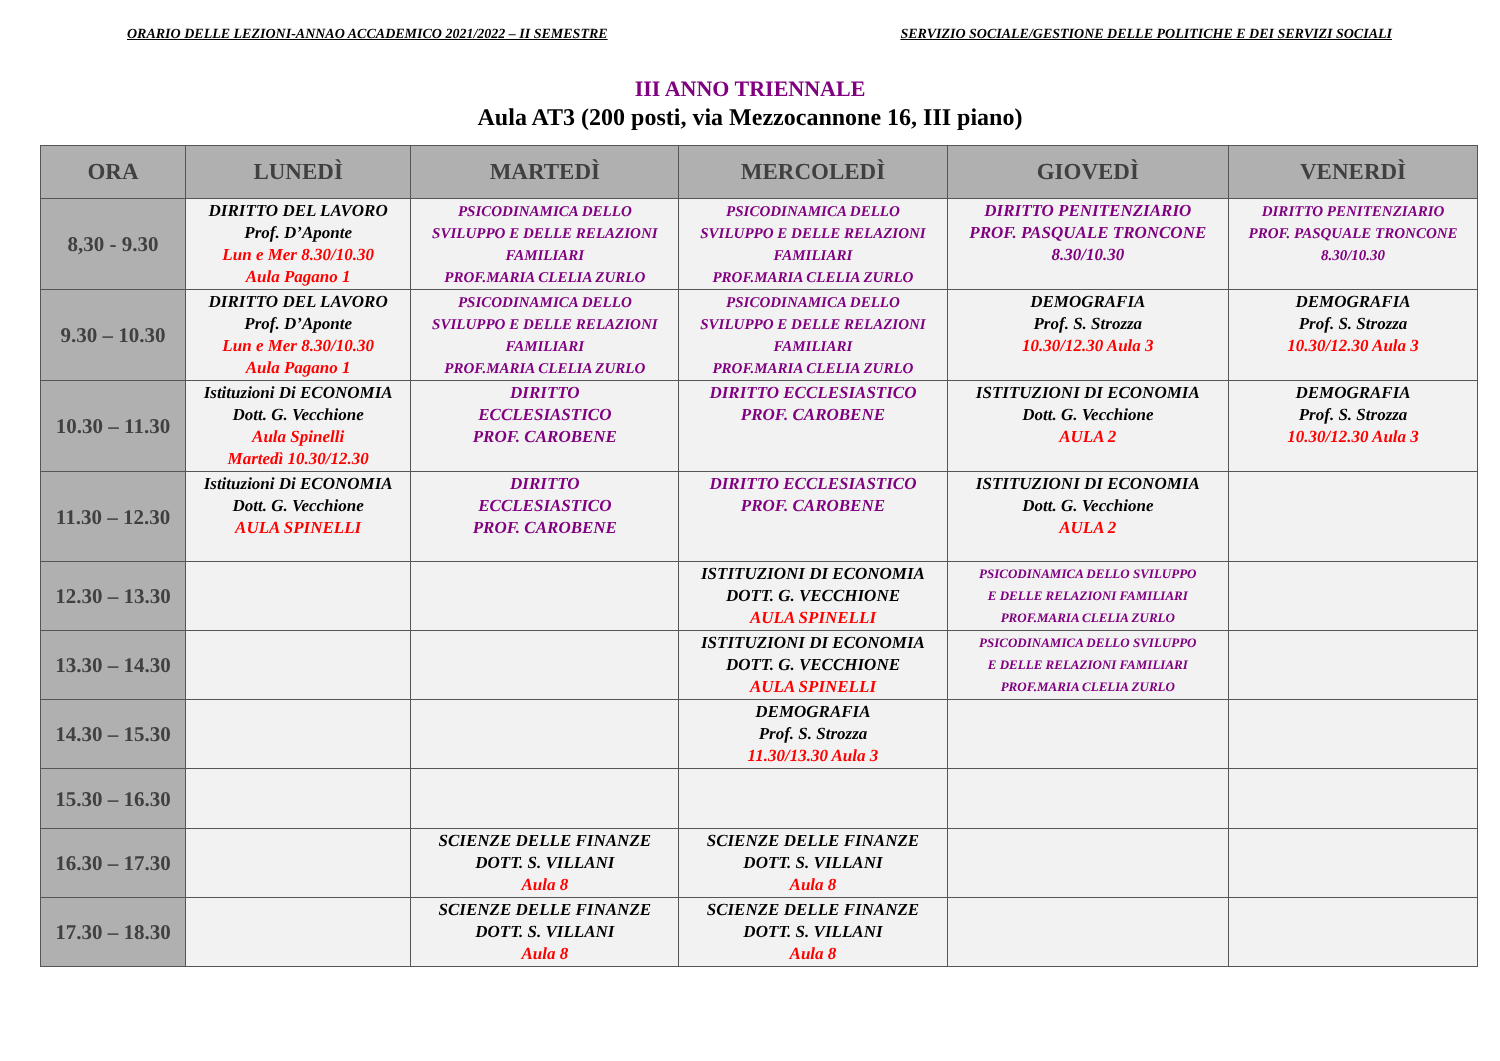ORARIO DELLE LEZIONI-ANNAO ACCADEMICO 2021/2022 – II SEMESTRE SERVIZIO SOCIALE/GESTIONE DELLE POLITICHE E DEI SERVIZI SOCIALI
III ANNO TRIENNALE
Aula AT3 (200 posti, via Mezzocannone 16, III piano)
| ORA | LUNEDÌ | MARTEDÌ | MERCOLEDÌ | GIOVEDÌ | VENERDÌ |
| --- | --- | --- | --- | --- | --- |
| 8,30 - 9.30 | DIRITTO DEL LAVORO Prof. D’Aponte Lun e Mer 8.30/10.30 Aula Pagano 1 | PSICODINAMICA DELLO SVILUPPO E DELLE RELAZIONI FAMILIARI PROF.MARIA CLELIA ZURLO | PSICODINAMICA DELLO SVILUPPO E DELLE RELAZIONI FAMILIARI PROF.MARIA CLELIA ZURLO | DIRITTO PENITENZIARIO PROF. PASQUALE TRONCONE 8.30/10.30 | DIRITTO PENITENZIARIO PROF. PASQUALE TRONCONE 8.30/10.30 |
| 9.30 – 10.30 | DIRITTO DEL LAVORO Prof. D’Aponte Lun e Mer 8.30/10.30 Aula Pagano 1 | PSICODINAMICA DELLO SVILUPPO E DELLE RELAZIONI FAMILIARI PROF.MARIA CLELIA ZURLO | PSICODINAMICA DELLO SVILUPPO E DELLE RELAZIONI FAMILIARI PROF.MARIA CLELIA ZURLO | DEMOGRAFIA Prof. S. Strozza 10.30/12.30 Aula 3 | DEMOGRAFIA Prof. S. Strozza 10.30/12.30 Aula 3 |
| 10.30 – 11.30 | Istituzioni Di ECONOMIA Dott. G. Vecchione Aula Spinelli Martedì 10.30/12.30 | DIRITTO ECCLESIASTICO PROF. CAROBENE | DIRITTO ECCLESIASTICO PROF. CAROBENE | ISTITUZIONI DI ECONOMIA Dott. G. Vecchione AULA 2 | DEMOGRAFIA Prof. S. Strozza 10.30/12.30 Aula 3 |
| 11.30 – 12.30 | Istituzioni Di ECONOMIA Dott. G. Vecchione AULA SPINELLI | DIRITTO ECCLESIASTICO PROF. CAROBENE | DIRITTO ECCLESIASTICO PROF. CAROBENE | ISTITUZIONI DI ECONOMIA Dott. G. Vecchione AULA 2 | |
| 12.30 – 13.30 | | | ISTITUZIONI DI ECONOMIA DOTT. G. VECCHIONE AULA SPINELLI | PSICODINAMICA DELLO SVILUPPO E DELLE RELAZIONI FAMILIARI PROF.MARIA CLELIA ZURLO | |
| 13.30 – 14.30 | | | ISTITUZIONI DI ECONOMIA DOTT. G. VECCHIONE AULA SPINELLI | PSICODINAMICA DELLO SVILUPPO E DELLE RELAZIONI FAMILIARI PROF.MARIA CLELIA ZURLO | |
| 14.30 – 15.30 | | | DEMOGRAFIA Prof. S. Strozza 11.30/13.30 Aula 3 | | |
| 15.30 – 16.30 | | | | | |
| 16.30 – 17.30 | | SCIENZE DELLE FINANZE DOTT. S. VILLANI Aula 8 | SCIENZE DELLE FINANZE DOTT. S. VILLANI Aula 8 | | |
| 17.30 – 18.30 | | SCIENZE DELLE FINANZE DOTT. S. VILLANI Aula 8 | SCIENZE DELLE FINANZE DOTT. S. VILLANI Aula 8 | | |